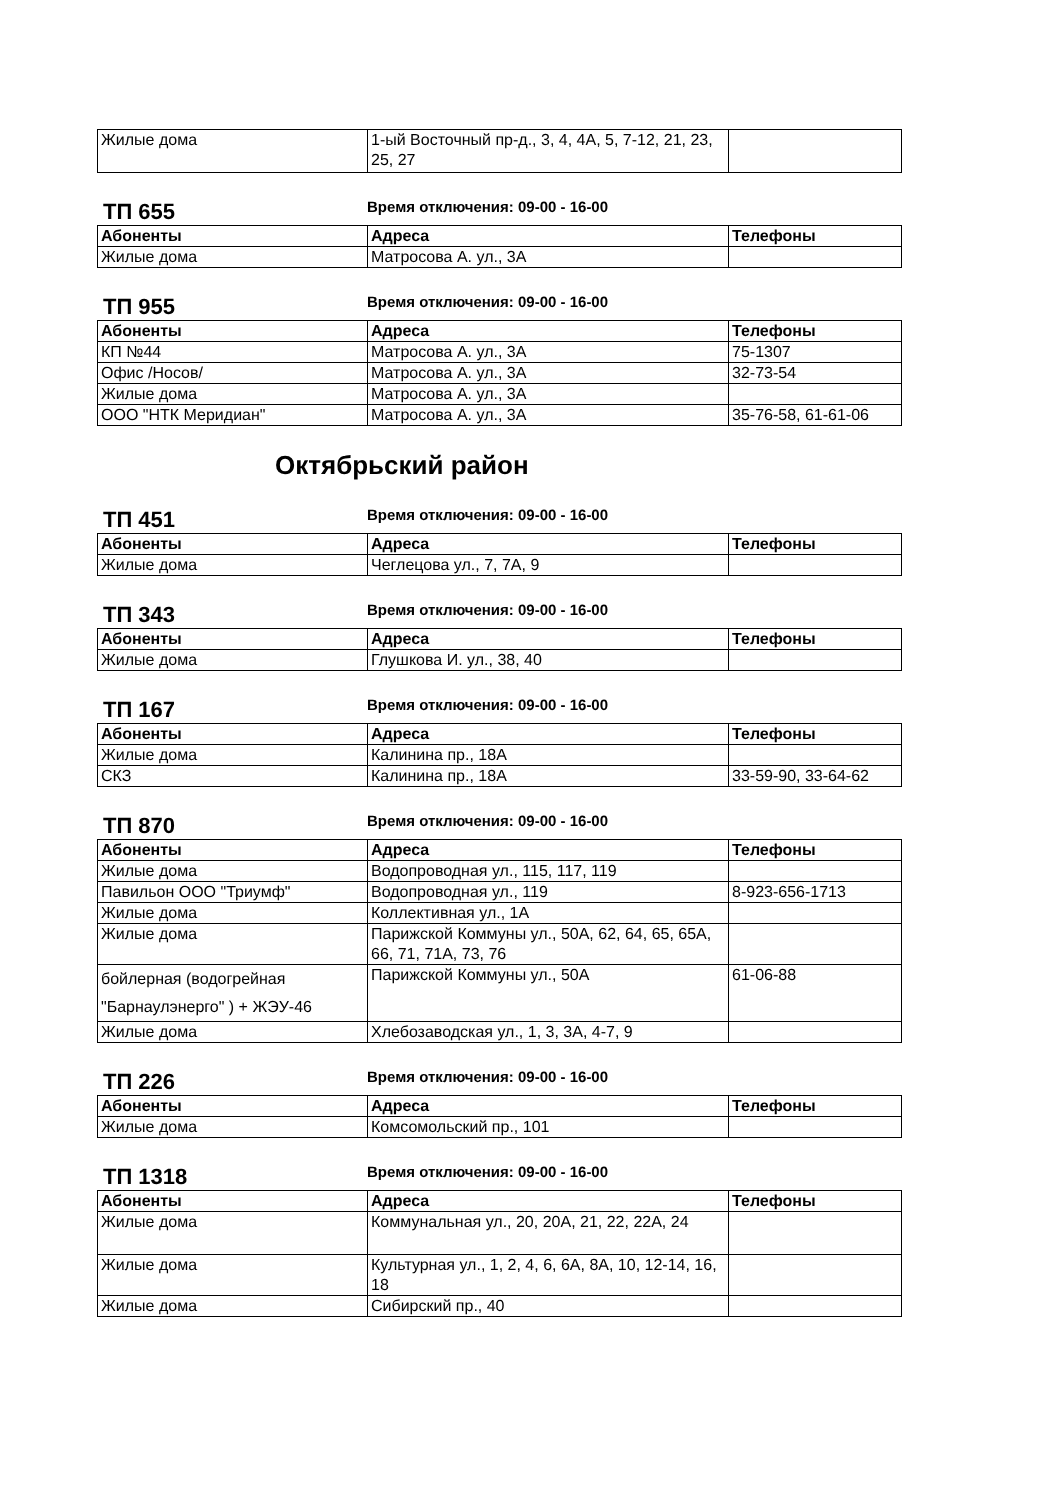| Жилые дома | 1-ый Восточный пр-д., 3, 4, 4А, 5, 7-12, 21, 23, 25, 27 | |
ТП 655
Время отключения: 09-00 - 16-00
| Абоненты | Адреса | Телефоны |
| --- | --- | --- |
| Жилые дома | Матросова А. ул., 3А | |
ТП 955
Время отключения: 09-00 - 16-00
| Абоненты | Адреса | Телефоны |
| --- | --- | --- |
| КП №44 | Матросова А. ул., 3А | 75-1307 |
| Офис /Носов/ | Матросова А. ул., 3А | 32-73-54 |
| Жилые дома | Матросова А. ул., 3А | |
| ООО "НТК Меридиан" | Матросова А. ул., 3А | 35-76-58, 61-61-06 |
Октябрьский район
ТП 451
Время отключения: 09-00 - 16-00
| Абоненты | Адреса | Телефоны |
| --- | --- | --- |
| Жилые дома | Чеглецова ул., 7, 7А, 9 | |
ТП 343
Время отключения: 09-00 - 16-00
| Абоненты | Адреса | Телефоны |
| --- | --- | --- |
| Жилые дома | Глушкова И. ул., 38, 40 | |
ТП 167
Время отключения: 09-00 - 16-00
| Абоненты | Адреса | Телефоны |
| --- | --- | --- |
| Жилые дома | Калинина пр., 18А | |
| СКЗ | Калинина пр., 18А | 33-59-90, 33-64-62 |
ТП 870
Время отключения: 09-00 - 16-00
| Абоненты | Адреса | Телефоны |
| --- | --- | --- |
| Жилые дома | Водопроводная ул., 115, 117, 119 | |
| Павильон ООО "Триумф" | Водопроводная ул., 119 | 8-923-656-1713 |
| Жилые дома | Коллективная ул., 1А | |
| Жилые дома | Парижской Коммуны ул., 50А, 62, 64, 65, 65А, 66, 71, 71А, 73, 76 | |
| бойлерная (водогрейная "Барнаулэнерго" ) + ЖЭУ-46 | Парижской Коммуны ул., 50А | 61-06-88 |
| Жилые дома | Хлебозаводская ул., 1, 3, 3А, 4-7, 9 | |
ТП 226
Время отключения: 09-00 - 16-00
| Абоненты | Адреса | Телефоны |
| --- | --- | --- |
| Жилые дома | Комсомольский пр., 101 | |
ТП 1318
Время отключения: 09-00 - 16-00
| Абоненты | Адреса | Телефоны |
| --- | --- | --- |
| Жилые дома | Коммунальная ул., 20, 20А, 21, 22, 22А, 24 | |
| Жилые дома | Культурная ул., 1, 2, 4, 6, 6А, 8А, 10, 12-14, 16, 18 | |
| Жилые дома | Сибирский пр., 40 | |